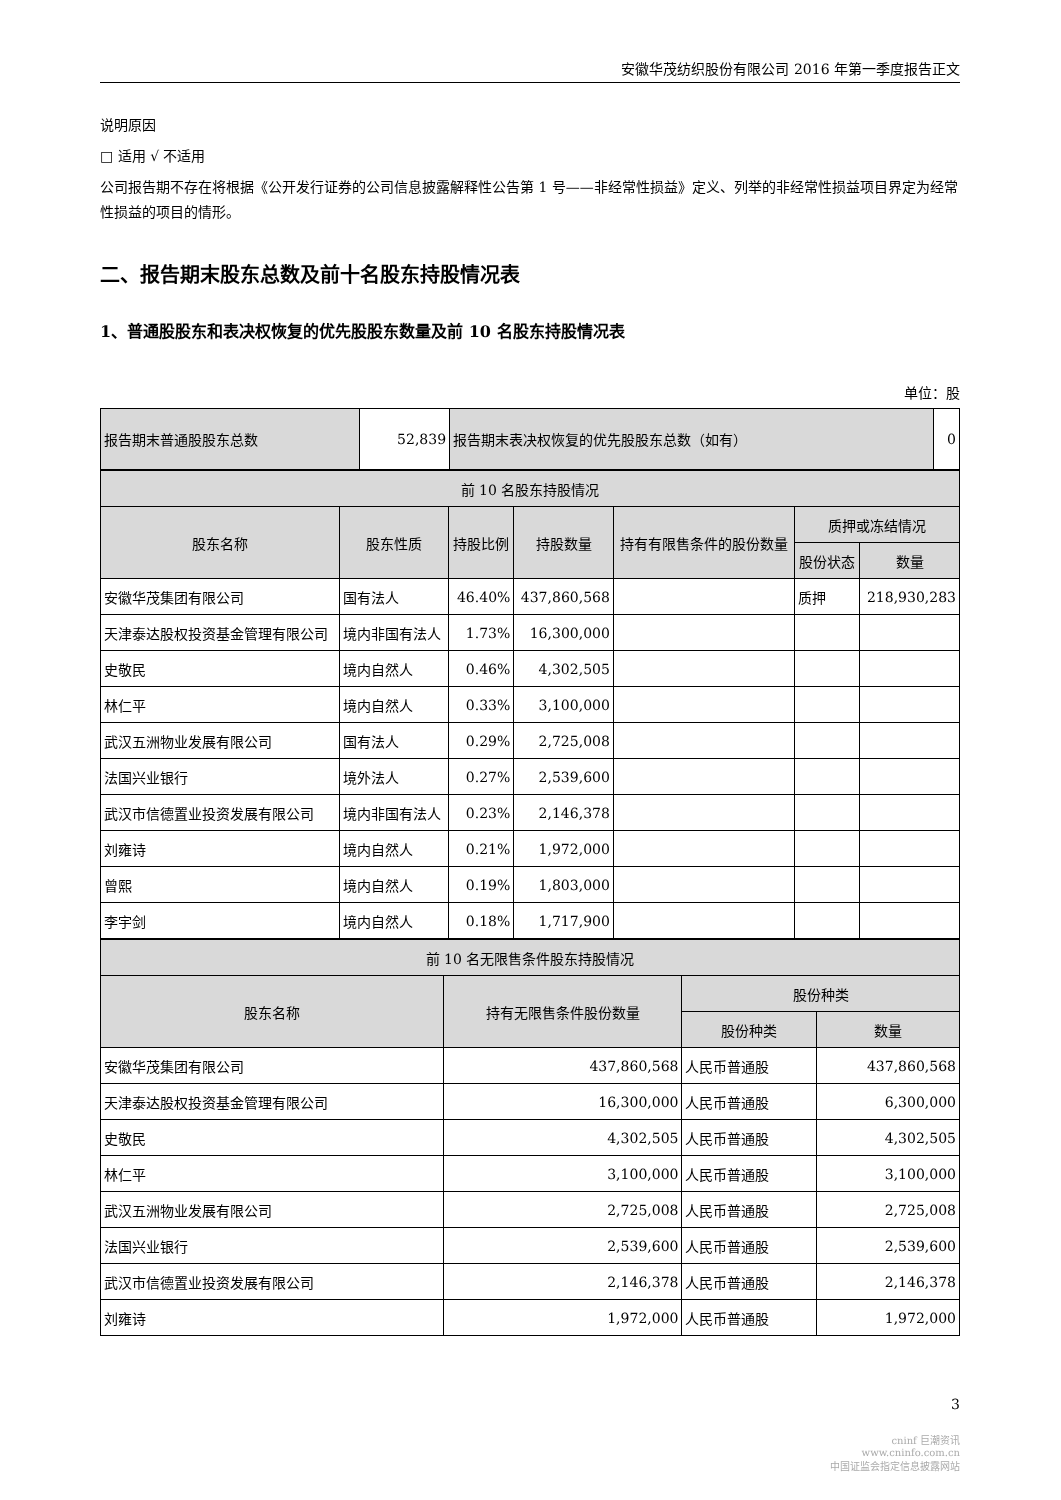安徽华茂纺织股份有限公司 2016 年第一季度报告正文
说明原因
□ 适用 √ 不适用
公司报告期不存在将根据《公开发行证券的公司信息披露解释性公告第 1 号——非经常性损益》定义、列举的非经常性损益项目界定为经常性损益的项目的情形。
二、报告期末股东总数及前十名股东持股情况表
1、普通股股东和表决权恢复的优先股股东数量及前 10 名股东持股情况表
单位：股
| 报告期末普通股股东总数 | 52,839 | 报告期末表决权恢复的优先股股东总数（如有） | 0 |
| 前 10 名股东持股情况 | | | | | | |
| --- | --- | --- | --- | --- | --- | --- |
| 股东名称 | 股东性质 | 持股比例 | 持股数量 | 持有有限售条件的股份数量 | 质押或冻结情况 | |
| | | | | | 股份状态 | 数量 |
| 安徽华茂集团有限公司 | 国有法人 | 46.40% | 437,860,568 | | 质押 | 218,930,283 |
| 天津泰达股权投资基金管理有限公司 | 境内非国有法人 | 1.73% | 16,300,000 | | | |
| 史敬民 | 境内自然人 | 0.46% | 4,302,505 | | | |
| 林仁平 | 境内自然人 | 0.33% | 3,100,000 | | | |
| 武汉五洲物业发展有限公司 | 国有法人 | 0.29% | 2,725,008 | | | |
| 法国兴业银行 | 境外法人 | 0.27% | 2,539,600 | | | |
| 武汉市信德置业投资发展有限公司 | 境内非国有法人 | 0.23% | 2,146,378 | | | |
| 刘雍诗 | 境内自然人 | 0.21% | 1,972,000 | | | |
| 曾熙 | 境内自然人 | 0.19% | 1,803,000 | | | |
| 李宇剑 | 境内自然人 | 0.18% | 1,717,900 | | | |
| 前 10 名无限售条件股东持股情况 | | | |
| --- | --- | --- | --- |
| 股东名称 | 持有无限售条件股份数量 | 股份种类 | |
| | | 股份种类 | 数量 |
| 安徽华茂集团有限公司 | 437,860,568 | 人民币普通股 | 437,860,568 |
| 天津泰达股权投资基金管理有限公司 | 16,300,000 | 人民币普通股 | 6,300,000 |
| 史敬民 | 4,302,505 | 人民币普通股 | 4,302,505 |
| 林仁平 | 3,100,000 | 人民币普通股 | 3,100,000 |
| 武汉五洲物业发展有限公司 | 2,725,008 | 人民币普通股 | 2,725,008 |
| 法国兴业银行 | 2,539,600 | 人民币普通股 | 2,539,600 |
| 武汉市信德置业投资发展有限公司 | 2,146,378 | 人民币普通股 | 2,146,378 |
| 刘雍诗 | 1,972,000 | 人民币普通股 | 1,972,000 |
3
cninf 巨潮资讯
www.cninfo.com.cn
中国证监会指定信息披露网站